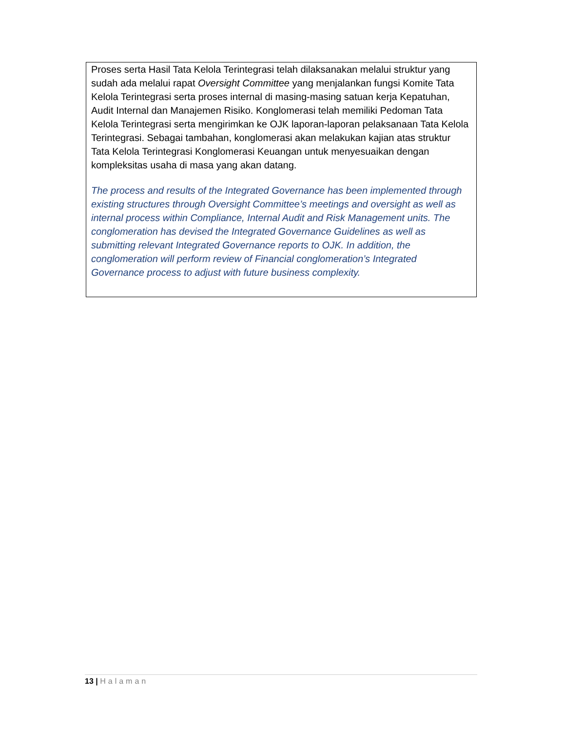Proses serta Hasil Tata Kelola Terintegrasi telah dilaksanakan melalui struktur yang sudah ada melalui rapat Oversight Committee yang menjalankan fungsi Komite Tata Kelola Terintegrasi serta proses internal di masing-masing satuan kerja Kepatuhan, Audit Internal dan Manajemen Risiko. Konglomerasi telah memiliki Pedoman Tata Kelola Terintegrasi serta mengirimkan ke OJK laporan-laporan pelaksanaan Tata Kelola Terintegrasi. Sebagai tambahan, konglomerasi akan melakukan kajian atas struktur Tata Kelola Terintegrasi Konglomerasi Keuangan untuk menyesuaikan dengan kompleksitas usaha di masa yang akan datang.
The process and results of the Integrated Governance has been implemented through existing structures through Oversight Committee’s meetings and oversight as well as internal process within Compliance, Internal Audit and Risk Management units. The conglomeration has devised the Integrated Governance Guidelines as well as submitting relevant Integrated Governance reports to OJK. In addition, the conglomeration will perform review of Financial conglomeration’s Integrated Governance process to adjust with future business complexity.
13 | Halaman